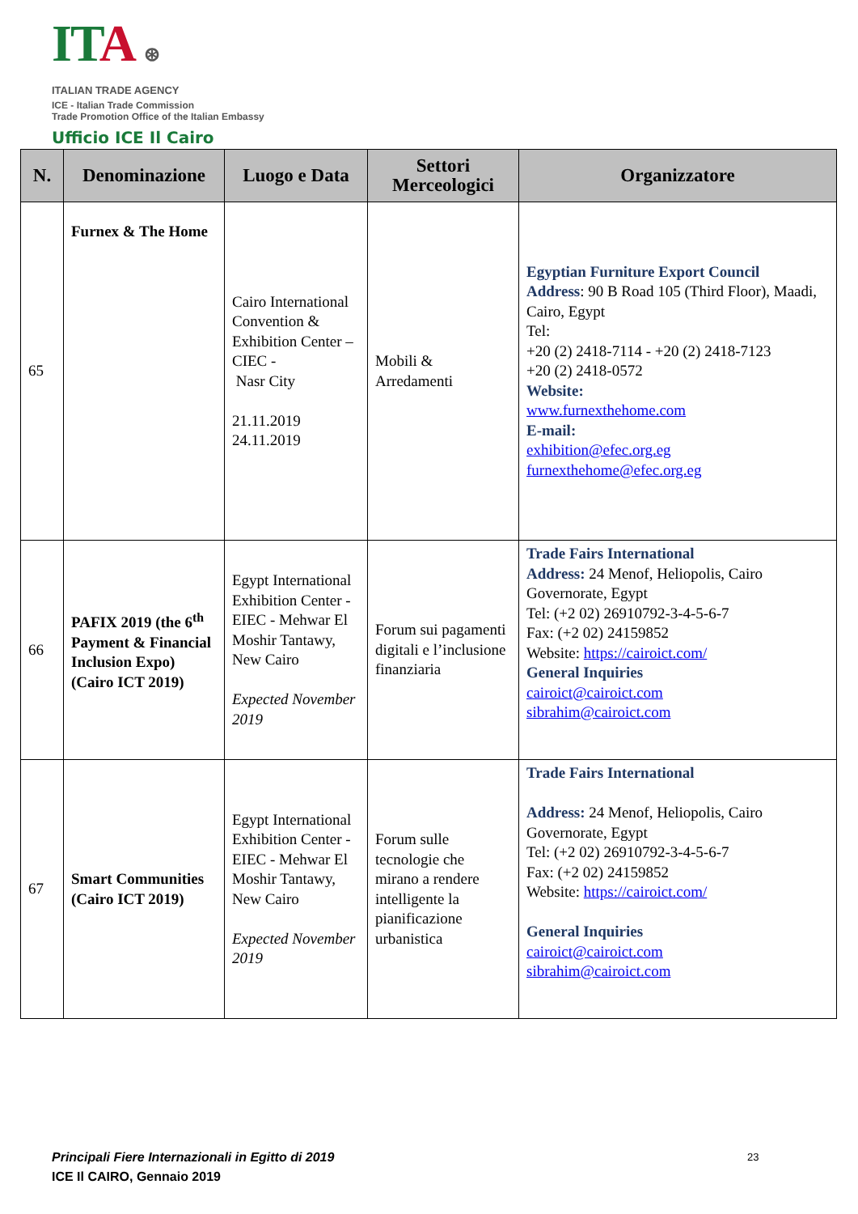IT A ⊛
ITALIAN TRADE AGENCY
ICE - Italian Trade Commission
Trade Promotion Office of the Italian Embassy
Ufficio ICE Il Cairo
| N. | Denominazione | Luogo e Data | Settori Merceologici | Organizzatore |
| --- | --- | --- | --- | --- |
| 65 | Furnex & The Home | Cairo International Convention & Exhibition Center –CIEC - Nasr City 21.11.2019 24.11.2019 | Mobili & Arredamenti | Egyptian Furniture Export Council Address : 90 B Road 105 (Third Floor), Maadi, Cairo, Egypt Tel: +20 (2) 2418-7114 - +20 (2) 2418-7123 +20 (2) 2418-0572 Website: www.furnexthehome.com E-mail: exhibition@efec.org.eg furnexthehome@efec.org.eg |
| 66 | PAFIX 2019 (the 6<sup>th</sup> Payment & Financial Inclusion Expo) (Cairo ICT 2019) | Egypt International Exhibition Center - EIEC - Mehwar El Moshir Tantawy, New Cairo Expected November 2019 | Forum sui pagamenti digitali e l’inclusione finanziaria | Trade Fairs International Address: 24 Menof, Heliopolis, Cairo Governorate, Egypt Tel: (+2 02) 26910792-3-4-5-6-7 Fax: (+2 02) 24159852 Website: https://cairoict.com/ General Inquiries cairoict@cairoict.com sibrahim@cairoict.com |
| 67 | Smart Communities (Cairo ICT 2019) | Egypt International Exhibition Center - EIEC - Mehwar El Moshir Tantawy, New Cairo Expected November 2019 | Forum sulle tecnologie che mirano a rendere intelligente la pianificazione urbanistica | Trade Fairs International Address: 24 Menof, Heliopolis, Cairo Governorate, Egypt Tel: (+2 02) 26910792-3-4-5-6-7 Fax: (+2 02) 24159852 Website: https://cairoict.com/ General Inquiries cairoict@cairoict.com sibrahim@cairoict.com |
Principali Fiere Internazionali in Egitto di 2019
ICE Il CAIRO, Gennaio 2019
23